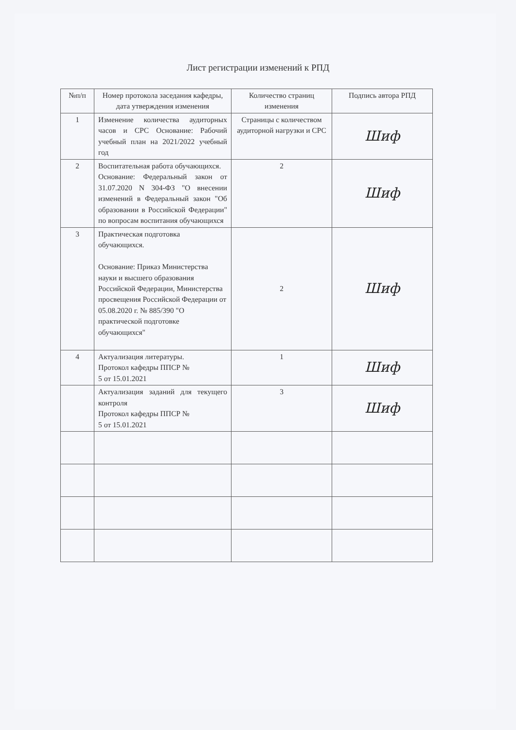Лист регистрации изменений к РПД
| №п/п | Номер протокола заседания кафедры, дата утверждения изменения | Количество страниц изменения | Подпись автора РПД |
| --- | --- | --- | --- |
| 1 | Изменение количества аудиторных часов и СРС Основание: Рабочий учебный план на 2021/2022 учебный год | Страницы с количеством аудиторной нагрузки и СРС | Шиф |
| 2 | Воспитательная работа обучающихся. Основание: Федеральный закон от 31.07.2020 N 304-ФЗ "О внесении изменений в Федеральный закон "Об образовании в Российской Федерации" по вопросам воспитания обучающихся | 2 | Шиф |
| 3 | Практическая подготовка обучающихся. Основание: Приказ Министерства науки и высшего образования Российской Федерации, Министерства просвещения Российской Федерации от 05.08.2020 г. № 885/390 "О практической подготовке обучающихся" | 2 | Шиф |
| 4 | Актуализация литературы. Протокол кафедры ППСР № 5 от 15.01.2021 | 1 | Шиф |
| | Актуализация заданий для текущего контроля Протокол кафедры ППСР № 5 от 15.01.2021 | 3 | Шиф |